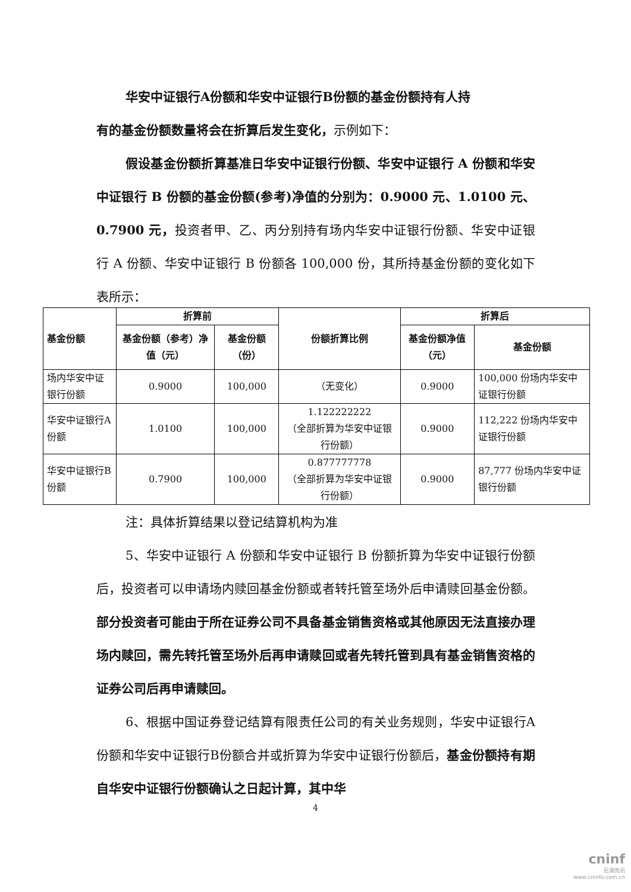华安中证银行A份额和华安中证银行B份额的基金份额持有人持
有的基金份额数量将会在折算后发生变化，示例如下：
假设基金份额折算基准日华安中证银行份额、华安中证银行 A 份额和华安中证银行 B 份额的基金份额(参考)净值的分别为：0.9000 元、1.0100 元、0.7900 元，投资者甲、乙、丙分别持有场内华安中证银行份额、华安中证银行 A 份额、华安中证银行 B 份额各 100,000 份，其所持基金份额的变化如下表所示：
| 基金份额 | 折算前 | | 份额折算比例 | 折算后 | |
| --- | --- | --- | --- | --- | --- |
| | 基金份额（参考）净值（元） | 基金份额（份） | | 基金份额净值（元） | 基金份额 |
| 场内华安中证银行份额 | 0.9000 | 100,000 | （无变化） | 0.9000 | 100,000 份场内华安中证银行份额 |
| 华安中证银行A份额 | 1.0100 | 100,000 | 1.122222222 （全部折算为华安中证银行份额） | 0.9000 | 112,222 份场内华安中证银行份额 |
| 华安中证银行B份额 | 0.7900 | 100,000 | 0.877777778 （全部折算为华安中证银行份额） | 0.9000 | 87,777 份场内华安中证银行份额 |
注：具体折算结果以登记结算机构为准
5、华安中证银行 A 份额和华安中证银行 B 份额折算为华安中证银行份额后，投资者可以申请场内赎回基金份额或者转托管至场外后申请赎回基金份额。部分投资者可能由于所在证券公司不具备基金销售资格或其他原因无法直接办理场内赎回，需先转托管至场外后再申请赎回或者先转托管到具有基金销售资格的证券公司后再申请赎回。
6、根据中国证券登记结算有限责任公司的有关业务规则，华安中证银行A份额和华安中证银行B份额合并或折算为华安中证银行份额后，基金份额持有期自华安中证银行份额确认之日起计算，其中华
4
cninf
巨潮资讯
www.cninfo.com.cn